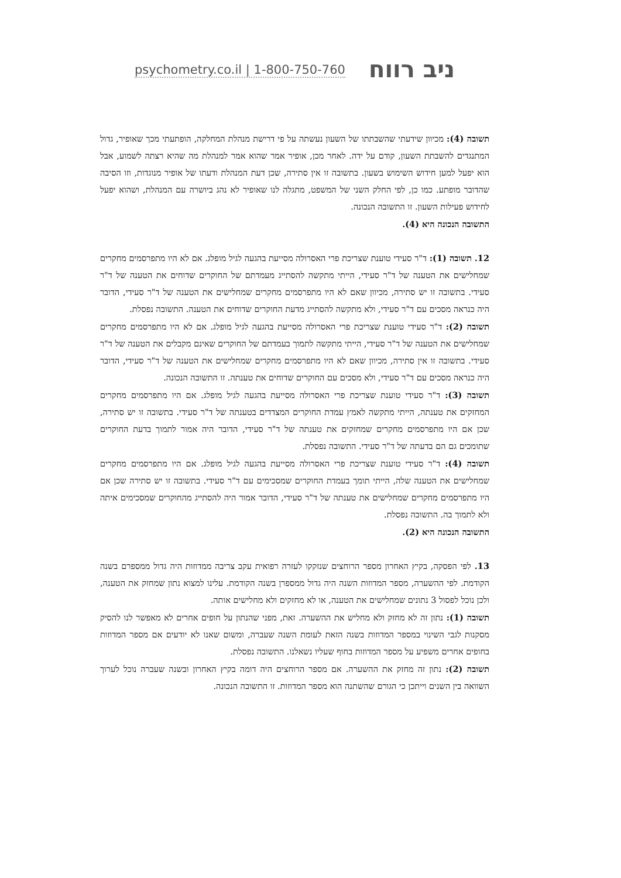psychometry.co.il | 1-800-750-760 ניב רווח
תשובה (4): מכיוון שידעתי שהשבתתו של השעון נעשתה על פי דרישת מנהלת המחלקה, הופתעתי מכך שאופיר, גדול המתנגדים להשבתת השעון, קודם על ידה. לאחר מכן, אופיר אמר שהוא אמר למנהלת מה שהיא רצתה לשמוע, אבל הוא יפעל למען חידוש השימוש בשעון. בתשובה זו אין סתירה, שכן דעת המנהלת ודעתו של אופיר מנוגדות, וזו הסיבה שהדובר מופתע. כמו כן, לפי החלק השני של המשפט, מתגלה לנו שאופיר לא נהג ביושרה עם המנהלת, ושהוא יפעל לחידוש פעילות השעון. זו התשובה הנכונה.
התשובה הנכונה היא (4).
12. תשובה (1): ד"ר סעידי טוענת שצריכת פרי האסרולה מסייעת בהגעה לגיל מופלג. אם לא היו מתפרסמים מחקרים שמחלישים את הטענה של ד"ר סעידי, הייתי מתקשה להסתייג מעמדתם של החוקרים שדוחים את הטענה של ד"ר סעידי. בתשובה זו יש סתירה, מכיוון שאם לא היו מתפרסמים מחקרים שמחלישים את הטענה של ד"ר סעידי, הדובר היה כנראה מסכים עם ד"ר סעידי, ולא מתקשה להסתייג מדעת החוקרים שדוחים את הטענה. התשובה נפסלת.
תשובה (2): ד"ר סעידי טוענת שצריכת פרי האסרולה מסייעת בהגעה לגיל מופלג. אם לא היו מתפרסמים מחקרים שמחלישים את הטענה של ד"ר סעידי, הייתי מתקשה לתמוך בעמדתם של החוקרים שאינם מקבלים את הטענה של ד"ר סעידי. בתשובה זו אין סתירה, מכיוון שאם לא היו מתפרסמים מחקרים שמחלישים את הטענה של ד"ר סעידי, הדובר היה כנראה מסכים עם ד"ר סעידי, ולא מסכים עם החוקרים שדוחים את טענתה. זו התשובה הנכונה.
תשובה (3): ד"ר סעידי טוענת שצריכת פרי האסרולה מסייעת בהגעה לגיל מופלג. אם היו מתפרסמים מחקרים המחזקים את טענתה, הייתי מתקשה לאמץ עמדת החוקרים המצדדים בטענתה של ד"ר סעידי. בתשובה זו יש סתירה, שכן אם היו מתפרסמים מחקרים שמחזקים את טענתה של ד"ר סעידי, הדובר היה אמור לתמוך בדעת החוקרים שתומכים גם הם בדעתה של ד"ר סעידי. התשובה נפסלת.
תשובה (4): ד"ר סעידי טוענת שצריכת פרי האסרולה מסייעת בהגעה לגיל מופלג. אם היו מתפרסמים מחקרים שמחלישים את הטענה שלה, הייתי תומך בעמדת החוקרים שמסכימים עם ד"ר סעידי. בתשובה זו יש סתירה שכן אם היו מתפרסמים מחקרים שמחלישים את טענתה של ד"ר סעידי, הדובר אמור היה להסתייג מהחוקרים שמסכימים איתה ולא לתמוך בה. התשובה נפסלת.
התשובה הנכונה היא (2).
13. לפי הפסקה, בקיץ האחרון מספר הרוחצים שנזקקו לעזרה רפואית עקב צריבה ממדוזות היה גדול ממספרם בשנה הקודמת. לפי ההשערה, מספר המדוזות השנה היה גדול ממספרן בשנה הקודמת. עלינו למצוא נתון שמחזק את הטענה, ולכן נוכל לפסול 3 נתונים שמחלישים את הטענה, או לא מחזקים ולא מחלישים אותה.
תשובה (1): נתון זה לא מחזק ולא מחליש את ההשערה. זאת, מפני שהנתון על חופים אחרים לא מאפשר לנו להסיק מסקנות לגבי השינוי במספר המדוזות בשנה הזאת לעומת השנה שעברה, ומשום שאנו לא יודעים אם מספר המדוזות בחופים אחרים משפיע על מספר המדוזות בחוף שעליו נשאלנו. התשובה נפסלת.
תשובה (2): נתון זה מחזק את ההשערה. אם מספר הרוחצים היה דומה בקיץ האחרון ובשנה שעברה נוכל לערוך השוואה בין השנים וייתכן כי הגורם שהשתנה הוא מספר המדוזות. זו התשובה הנכונה.